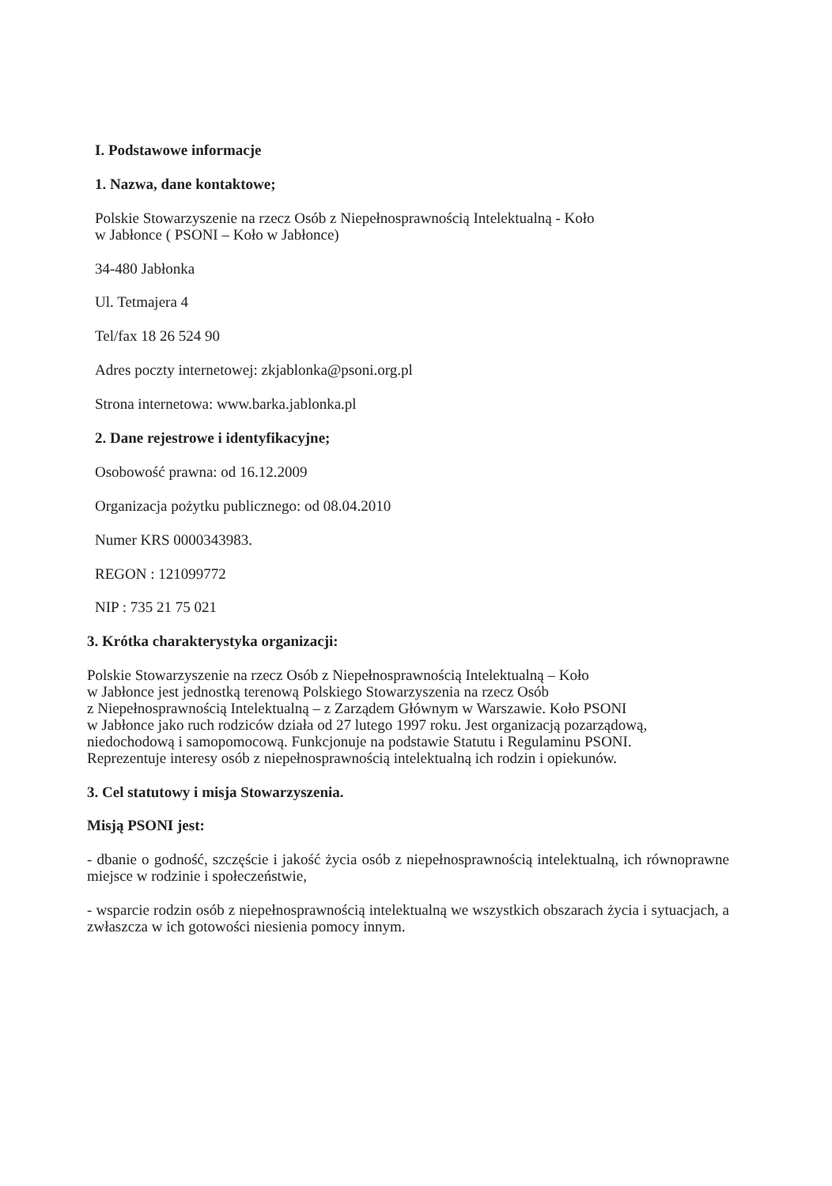I. Podstawowe informacje
1. Nazwa, dane kontaktowe;
Polskie Stowarzyszenie na rzecz Osób z Niepełnosprawnością Intelektualną - Koło
w Jabłonce ( PSONI – Koło w Jabłonce)
34-480 Jabłonka
Ul. Tetmajera 4
Tel/fax 18 26 524 90
Adres poczty internetowej: zkjablonka@psoni.org.pl
Strona internetowa: www.barka.jablonka.pl
2. Dane rejestrowe i identyfikacyjne;
Osobowość prawna: od 16.12.2009
Organizacja pożytku publicznego: od 08.04.2010
Numer KRS 0000343983.
REGON : 121099772
NIP : 735 21 75 021
3. Krótka charakterystyka organizacji:
Polskie Stowarzyszenie na rzecz Osób z Niepełnosprawnością Intelektualną – Koło
w Jabłonce jest jednostką terenową Polskiego Stowarzyszenia na rzecz Osób
z Niepełnosprawnością Intelektualną – z Zarządem Głównym w Warszawie. Koło PSONI
w Jabłonce jako ruch rodziców działa od 27 lutego 1997 roku. Jest organizacją pozarządową,
niedochodową i samopomocową. Funkcjonuje na podstawie Statutu i Regulaminu PSONI.
Reprezentuje interesy osób z niepełnosprawnością intelektualną ich rodzin i opiekunów.
3. Cel statutowy i misja Stowarzyszenia.
Misją PSONI jest:
- dbanie o godność, szczęście i jakość życia osób z niepełnosprawnością intelektualną, ich równoprawne miejsce w rodzinie i społeczeństwie,
- wsparcie rodzin osób z niepełnosprawnością intelektualną we wszystkich obszarach życia i sytuacjach, a zwłaszcza w ich gotowości niesienia pomocy innym.